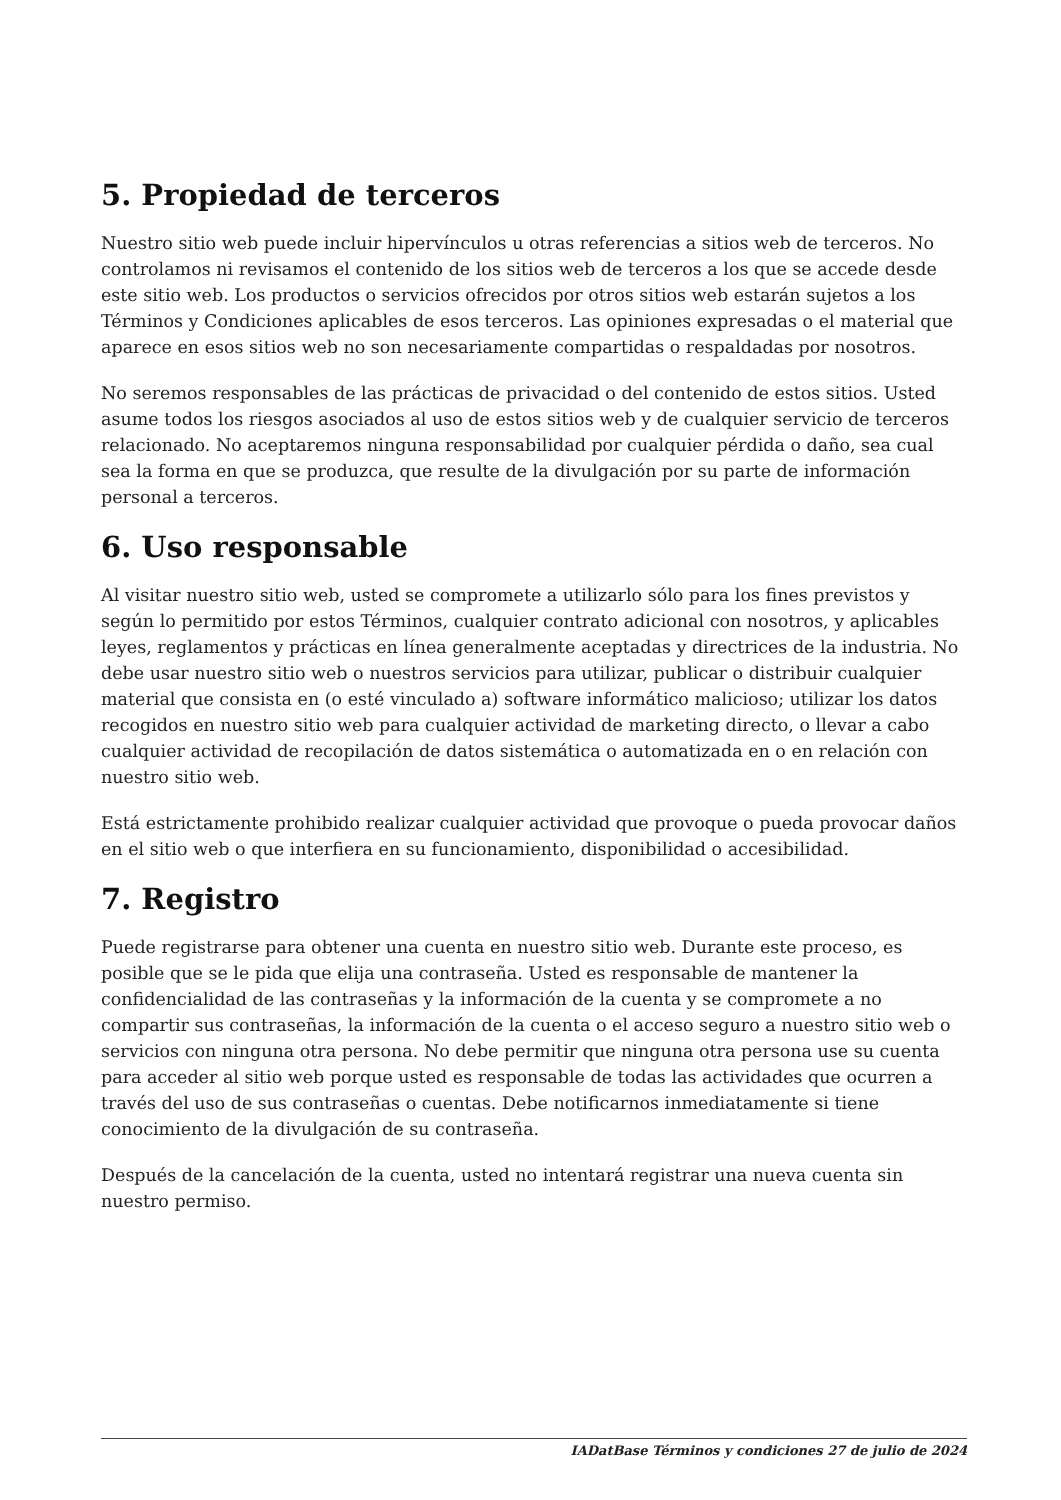5. Propiedad de terceros
Nuestro sitio web puede incluir hipervínculos u otras referencias a sitios web de terceros. No controlamos ni revisamos el contenido de los sitios web de terceros a los que se accede desde este sitio web. Los productos o servicios ofrecidos por otros sitios web estarán sujetos a los Términos y Condiciones aplicables de esos terceros. Las opiniones expresadas o el material que aparece en esos sitios web no son necesariamente compartidas o respaldadas por nosotros.
No seremos responsables de las prácticas de privacidad o del contenido de estos sitios. Usted asume todos los riesgos asociados al uso de estos sitios web y de cualquier servicio de terceros relacionado. No aceptaremos ninguna responsabilidad por cualquier pérdida o daño, sea cual sea la forma en que se produzca, que resulte de la divulgación por su parte de información personal a terceros.
6. Uso responsable
Al visitar nuestro sitio web, usted se compromete a utilizarlo sólo para los fines previstos y según lo permitido por estos Términos, cualquier contrato adicional con nosotros, y aplicables leyes, reglamentos y prácticas en línea generalmente aceptadas y directrices de la industria. No debe usar nuestro sitio web o nuestros servicios para utilizar, publicar o distribuir cualquier material que consista en (o esté vinculado a) software informático malicioso; utilizar los datos recogidos en nuestro sitio web para cualquier actividad de marketing directo, o llevar a cabo cualquier actividad de recopilación de datos sistemática o automatizada en o en relación con nuestro sitio web.
Está estrictamente prohibido realizar cualquier actividad que provoque o pueda provocar daños en el sitio web o que interfiera en su funcionamiento, disponibilidad o accesibilidad.
7. Registro
Puede registrarse para obtener una cuenta en nuestro sitio web. Durante este proceso, es posible que se le pida que elija una contraseña. Usted es responsable de mantener la confidencialidad de las contraseñas y la información de la cuenta y se compromete a no compartir sus contraseñas, la información de la cuenta o el acceso seguro a nuestro sitio web o servicios con ninguna otra persona. No debe permitir que ninguna otra persona use su cuenta para acceder al sitio web porque usted es responsable de todas las actividades que ocurren a través del uso de sus contraseñas o cuentas. Debe notificarnos inmediatamente si tiene conocimiento de la divulgación de su contraseña.
Después de la cancelación de la cuenta, usted no intentará registrar una nueva cuenta sin nuestro permiso.
IADatBase Términos y condiciones 27 de julio de 2024